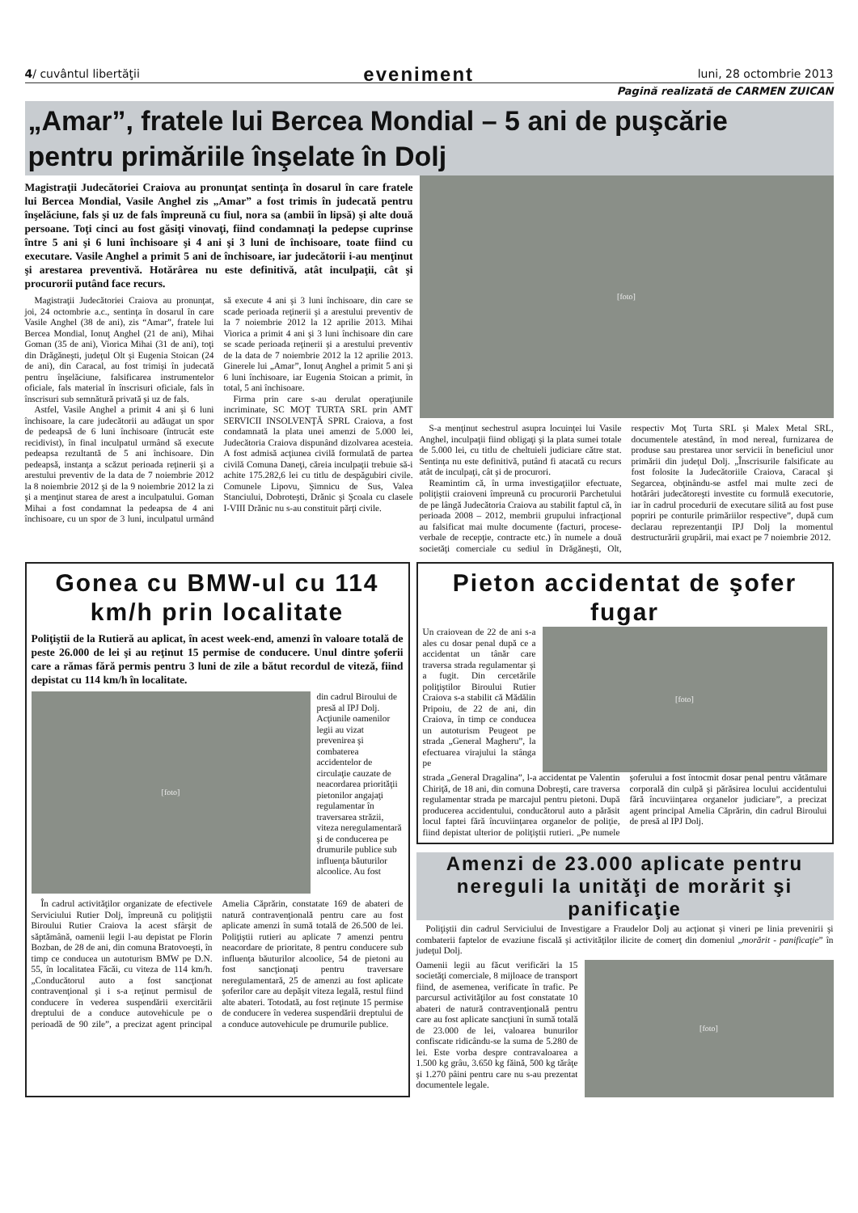4/ cuvântul libertăţii eveniment luni, 28 octombrie 2013
Pagină realizată de CARMEN ZUICAN
„Amar”, fratele lui Bercea Mondial – 5 ani de puşcărie
pentru primăriile înşelate în Dolj
Magistraţii Judecătoriei Craiova au pronunţat sentinţa în dosarul în care fratele lui Bercea Mondial, Vasile Anghel zis „Amar” a fost trimis în judecată pentru înşelăciune, fals şi uz de fals împreună cu fiul, nora sa (ambii în lipsă) şi alte două persoane. Toţi cinci au fost găsiţi vinovaţi, fiind condamnaţi la pedepse cuprinse între 5 ani şi 6 luni închisoare şi 4 ani şi 3 luni de închisoare, toate fiind cu executare. Vasile Anghel a primit 5 ani de închisoare, iar judecătorii i-au menţinut şi arestarea preventivă. Hotărârea nu este definitivă, atât inculpaţii, cât şi procurorii putând face recurs.
Magistraţii Judecătoriei Craiova au pronunţat, joi, 24 octombrie a.c., sentinţa în dosarul în care Vasile Anghel (38 de ani), zis “Amar”, fratele lui Bercea Mondial, Ionuţ Anghel (21 de ani), Mihai Goman (35 de ani), Viorica Mihai (31 de ani), toţi din Drăgăneşti, judeţul Olt şi Eugenia Stoican (24 de ani), din Caracal, au fost trimişi în judecată pentru înşelăciune, falsificarea instrumentelor oficiale, fals material în înscrisuri oficiale, fals în înscrisuri sub semnătură privată şi uz de fals.
Astfel, Vasile Anghel a primit 4 ani şi 6 luni închisoare, la care judecătorii au adăugat un spor de pedeapsă de 6 luni închisoare (întrucât este recidivist), în final inculpatul urmând să execute pedeapsa rezultantă de 5 ani închisoare. Din pedeapsă, instanţa a scăzut perioada reţinerii şi a arestului preventiv de la data de 7 noiembrie 2012 la 8 noiembrie 2012 şi de la 9 noiembrie 2012 la zi şi a menţinut starea de arest a inculpatului. Goman Mihai a fost condamnat la pedeapsa de 4 ani închisoare, cu un spor de 3 luni, inculpatul urmând să execute 4 ani şi 3 luni închisoare, din care se scade perioada reţinerii şi a arestului preventiv de la 7 noiembrie 2012 la 12 aprilie 2013. Mihai Viorica a primit 4 ani şi 3 luni închisoare din care se scade perioada reţinerii şi a arestului preventiv de la data de 7 noiembrie 2012 la 12 aprilie 2013. Ginerele lui „Amar”, Ionuţ Anghel a primit 5 ani şi 6 luni închisoare, iar Eugenia Stoican a primit, în total, 5 ani închisoare.
Firma prin care s-au derulat operaţiunile incriminate, SC MOŢ TURTA SRL prin AMT SERVICII INSOLVENŢĂ SPRL Craiova, a fost condamnată la plata unei amenzi de 5.000 lei, Judecătoria Craiova dispunând dizolvarea acesteia. A fost admisă acţiunea civilă formulată de partea civilă Comuna Daneţi, căreia inculpaţii trebuie să-i achite 175.282,6 lei cu titlu de despăgubiri civile. Comunele Lipovu, Şimnicu de Sus, Valea Stanciului, Dobroteşti, Drănic şi Şcoala cu clasele I-VIII Drănic nu s-au constituit părţi civile.
[foto]
S-a menţinut sechestrul asupra locuinţei lui Vasile Anghel, inculpaţii fiind obligaţi şi la plata sumei totale de 5.000 lei, cu titlu de cheltuieli judiciare către stat. Sentinţa nu este definitivă, putând fi atacată cu recurs atât de inculpaţi, cât şi de procurori.
Reamintim că, în urma investigaţiilor efectuate, poliţiştii craioveni împreună cu procurorii Parchetului de pe lângă Judecătoria Craiova au stabilit faptul că, în perioada 2008 – 2012, membrii grupului infracţional au falsificat mai multe documente (facturi, procese-verbale de recepţie, contracte etc.) în numele a două societăţi comerciale cu sediul în Drăgăneşti, Olt, respectiv Moţ Turta SRL şi Malex Metal SRL, documentele atestând, în mod nereal, furnizarea de produse sau prestarea unor servicii în beneficiul unor primării din judeţul Dolj. „Înscrisurile falsificate au fost folosite la Judecătoriile Craiova, Caracal şi Segarcea, obţinându-se astfel mai multe zeci de hotărâri judecătoreşti investite cu formulă executorie, iar în cadrul procedurii de executare silită au fost puse popriri pe conturile primăriilor respective”, după cum declarau reprezentanţii IPJ Dolj la momentul destructurării grupării, mai exact pe 7 noiembrie 2012.
Gonea cu BMW-ul cu 114 km/h prin localitate
Poliţiştii de la Rutieră au aplicat, în acest week-end, amenzi în valoare totală de peste 26.000 de lei şi au reţinut 15 permise de conducere. Unul dintre şoferii care a rămas fără permis pentru 3 luni de zile a bătut recordul de viteză, fiind depistat cu 114 km/h în localitate.
[foto]
din cadrul Biroului de presă al IPJ Dolj.
Acţiunile oamenilor legii au vizat prevenirea şi combaterea accidentelor de circulaţie cauzate de neacordarea priorităţii pietonilor angajaţi regulamentar în traversarea străzii, viteza neregulamentară şi de conducerea pe drumurile publice sub influenţa băuturilor alcoolice. Au fost
În cadrul activităţilor organizate de efectivele Serviciului Rutier Dolj, împreună cu poliţiştii Biroului Rutier Craiova la acest sfârşit de săptămână, oamenii legii l-au depistat pe Florin Bozban, de 28 de ani, din comuna Bratovoeşti, în timp ce conducea un autoturism BMW pe D.N. 55, în localitatea Făcăi, cu viteza de 114 km/h. „Conducătorul auto a fost sancţionat contravenţional şi i s-a reţinut permisul de conducere în vederea suspendării exercitării dreptului de a conduce autovehicule pe o perioadă de 90 zile”, a precizat agent principal Amelia Căprărin, constatate 169 de abateri de natură contravenţională pentru care au fost aplicate amenzi în sumă totală de 26.500 de lei. Poliţiştii rutieri au aplicate 7 amenzi pentru neacordare de prioritate, 8 pentru conducere sub influenţa băuturilor alcoolice, 54 de pietoni au fost sancţionaţi pentru traversare neregulamentară, 25 de amenzi au fost aplicate şoferilor care au depăşit viteza legală, restul fiind alte abateri. Totodată, au fost reţinute 15 permise de conducere în vederea suspendării dreptului de a conduce autovehicule pe drumurile publice.
Pieton accidentat de şofer fugar
Un craiovean de 22 de ani s-a ales cu dosar penal după ce a accidentat un tânăr care traversa strada regulamentar şi a fugit. Din cercetările poliţiştilor Biroului Rutier Craiova s-a stabilit că Mădălin Pripoiu, de 22 de ani, din Craiova, în timp ce conducea un autoturism Peugeot pe strada „General Magheru”, la efectuarea virajului la stânga pe
[foto]
strada „General Dragalina”, l-a accidentat pe Valentin Chiriţă, de 18 ani, din comuna Dobreşti, care traversa regulamentar strada pe marcajul pentru pietoni. După producerea accidentului, conducătorul auto a părăsit locul faptei fără încuviinţarea organelor de poliţie, fiind depistat ulterior de poliţiştii rutieri. „Pe numele şoferului a fost întocmit dosar penal pentru vătămare corporală din culpă şi părăsirea locului accidentului fără încuviinţarea organelor judiciare”, a precizat agent principal Amelia Căprărin, din cadrul Biroului de presă al IPJ Dolj.
Amenzi de 23.000 aplicate pentru nereguli la unităţi de morărit şi panificaţie
Poliţiştii din cadrul Serviciului de Investigare a Fraudelor Dolj au acţionat şi vineri pe linia prevenirii şi combaterii faptelor de evaziune fiscală şi activităţilor ilicite de comerţ din domeniul „morărit - panificaţie” în judeţul Dolj.
Oamenii legii au făcut verificări la 15 societăţi comerciale, 8 mijloace de transport fiind, de asemenea, verificate în trafic. Pe parcursul activităţilor au fost constatate 10 abateri de natură contravenţională pentru care au fost aplicate sancţiuni în sumă totală de 23.000 de lei, valoarea bunurilor confiscate ridicându-se la suma de 5.280 de lei. Este vorba despre contravaloarea a 1.500 kg grâu, 3.650 kg făină, 500 kg tărâţe şi 1.270 pâini pentru care nu s-au prezentat documentele legale.
[foto]